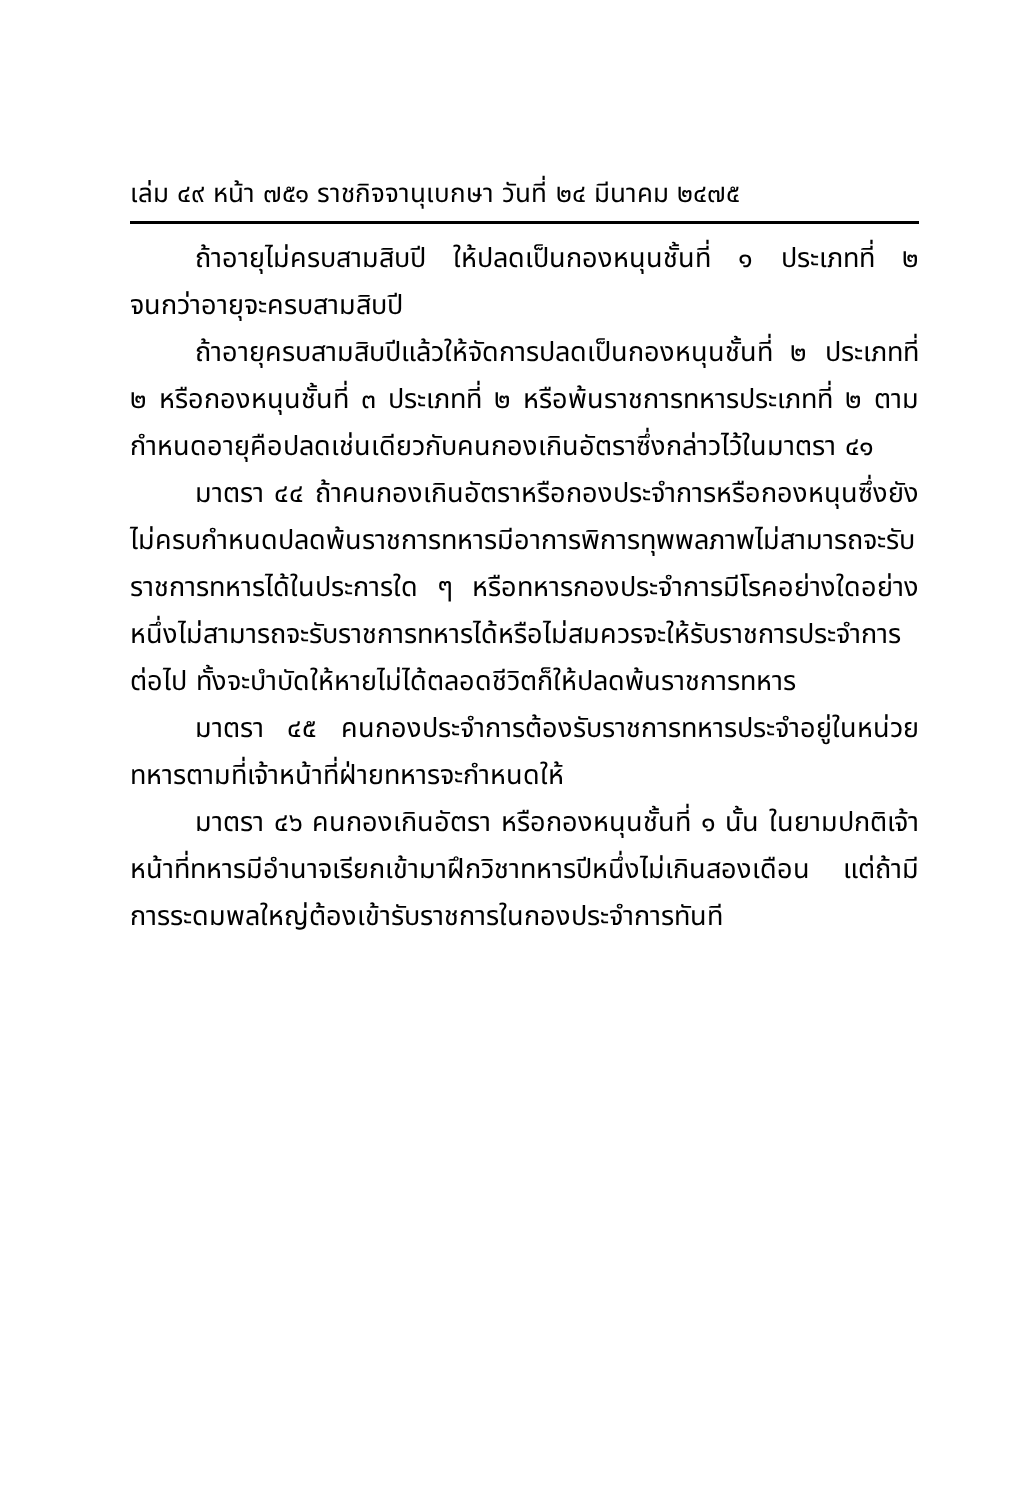เล่ม ๔๙ หน้า ๗๕๑ ราชกิจจานุเบกษา วันที่ ๒๔ มีนาคม ๒๔๗๕
ถ้าอายุไม่ครบสามสิบปี ให้ปลดเป็นกองหนุนชั้นที่ ๑ ประเภทที่ ๒ จนกว่าอายุจะครบสามสิบปี
ถ้าอายุครบสามสิบปีแล้วให้จัดการปลดเป็นกองหนุนชั้นที่ ๒ ประเภทที่ ๒ หรือกองหนุนชั้นที่ ๓ ประเภทที่ ๒ หรือพ้นราชการทหารประเภทที่ ๒ ตามกำหนดอายุคือปลดเช่นเดียวกับคนกองเกินอัตราซึ่งกล่าวไว้ในมาตรา ๔๑
มาตรา ๔๔ ถ้าคนกองเกินอัตราหรือกองประจำการหรือกองหนุนซึ่งยังไม่ครบกำหนดปลดพ้นราชการทหารมีอาการพิการทุพพลภาพไม่สามารถจะรับราชการทหารได้ในประการใด ๆ หรือทหารกองประจำการมีโรคอย่างใดอย่างหนึ่งไม่สามารถจะรับราชการทหารได้หรือไม่สมควรจะให้รับราชการประจำการต่อไป ทั้งจะบำบัดให้หายไม่ได้ตลอดชีวิตก็ให้ปลดพ้นราชการทหาร
มาตรา ๔๕ คนกองประจำการต้องรับราชการทหารประจำอยู่ในหน่วยทหารตามที่เจ้าหน้าที่ฝ่ายทหารจะกำหนดให้
มาตรา ๔๖ คนกองเกินอัตรา หรือกองหนุนชั้นที่ ๑ นั้น ในยามปกติเจ้าหน้าที่ทหารมีอำนาจเรียกเข้ามาฝึกวิชาทหารปีหนึ่งไม่เกินสองเดือน แต่ถ้ามีการระดมพลใหญ่ต้องเข้ารับราชการในกองประจำการทันที